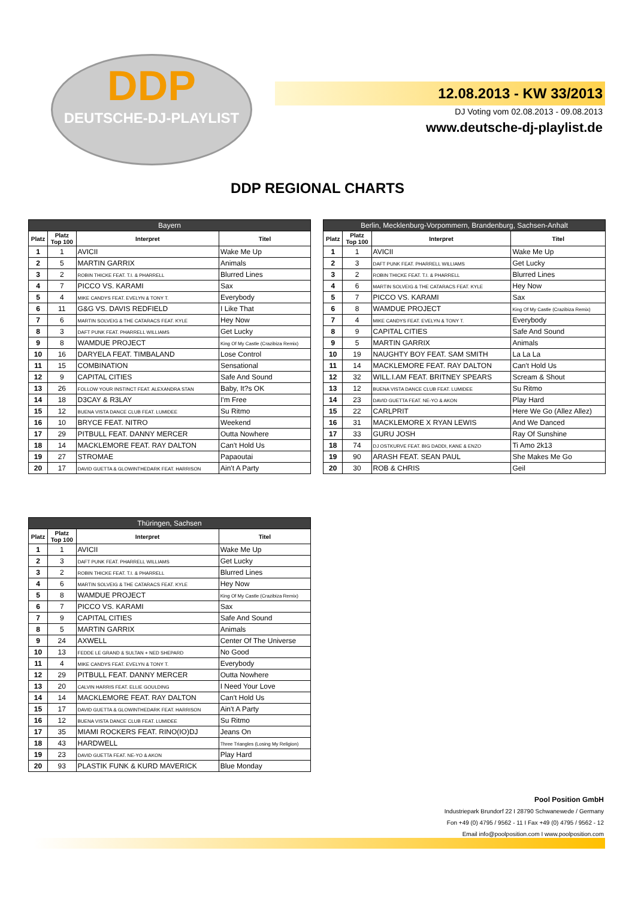DDP
DEUTSCHE-DJ-PLAYLIST
12.08.2013 - KW 33/2013
DJ Voting vom 02.08.2013 - 09.08.2013
www.deutsche-dj-playlist.de
DDP REGIONAL CHARTS
| Bayern | | | |
| --- | --- | --- | --- |
| Platz | Platz Top 100 | Interpret | Titel |
| 1 | 1 | AVICII | Wake Me Up |
| 2 | 5 | MARTIN GARRIX | Animals |
| 3 | 2 | ROBIN THICKE FEAT. T.I. & PHARRELL | Blurred Lines |
| 4 | 7 | PICCO VS. KARAMI | Sax |
| 5 | 4 | MIKE CANDYS FEAT. EVELYN & TONY T. | Everybody |
| 6 | 11 | G&G VS. DAVIS REDFIELD | I Like That |
| 7 | 6 | MARTIN SOLVEIG & THE CATARACS FEAT. KYLE | Hey Now |
| 8 | 3 | DAFT PUNK FEAT. PHARRELL WILLIAMS | Get Lucky |
| 9 | 8 | WAMDUE PROJECT | King Of My Castle (Crazibiza Remix) |
| 10 | 16 | DARYELA FEAT. TIMBALAND | Lose Control |
| 11 | 15 | COMBINATION | Sensational |
| 12 | 9 | CAPITAL CITIES | Safe And Sound |
| 13 | 26 | FOLLOW YOUR INSTINCT FEAT. ALEXANDRA STAN | Baby, It?s OK |
| 14 | 18 | D3CAY & R3LAY | I'm Free |
| 15 | 12 | BUENA VISTA DANCE CLUB FEAT. LUMIDEE | Su Ritmo |
| 16 | 10 | BRYCE FEAT. NITRO | Weekend |
| 17 | 29 | PITBULL FEAT. DANNY MERCER | Outta Nowhere |
| 18 | 14 | MACKLEMORE FEAT. RAY DALTON | Can't Hold Us |
| 19 | 27 | STROMAE | Papaoutai |
| 20 | 17 | DAVID GUETTA & GLOWINTHEDARK FEAT. HARRISON | Ain't A Party |
| Berlin, Mecklenburg-Vorpommern, Brandenburg, Sachsen-Anhalt | | | |
| --- | --- | --- | --- |
| Platz | Platz Top 100 | Interpret | Titel |
| 1 | 1 | AVICII | Wake Me Up |
| 2 | 3 | DAFT PUNK FEAT. PHARRELL WILLIAMS | Get Lucky |
| 3 | 2 | ROBIN THICKE FEAT. T.I. & PHARRELL | Blurred Lines |
| 4 | 6 | MARTIN SOLVEIG & THE CATARACS FEAT. KYLE | Hey Now |
| 5 | 7 | PICCO VS. KARAMI | Sax |
| 6 | 8 | WAMDUE PROJECT | King Of My Castle (Crazibiza Remix) |
| 7 | 4 | MIKE CANDYS FEAT. EVELYN & TONY T. | Everybody |
| 8 | 9 | CAPITAL CITIES | Safe And Sound |
| 9 | 5 | MARTIN GARRIX | Animals |
| 10 | 19 | NAUGHTY BOY FEAT. SAM SMITH | La La La |
| 11 | 14 | MACKLEMORE FEAT. RAY DALTON | Can't Hold Us |
| 12 | 32 | WILL.I.AM FEAT. BRITNEY SPEARS | Scream & Shout |
| 13 | 12 | BUENA VISTA DANCE CLUB FEAT. LUMIDEE | Su Ritmo |
| 14 | 23 | DAVID GUETTA FEAT. NE-YO & AKON | Play Hard |
| 15 | 22 | CARLPRIT | Here We Go (Allez Allez) |
| 16 | 31 | MACKLEMORE X RYAN LEWIS | And We Danced |
| 17 | 33 | GURU JOSH | Ray Of Sunshine |
| 18 | 74 | DJ OSTKURVE FEAT. BIG DADDI, KANE & ENZO | Ti Amo 2k13 |
| 19 | 90 | ARASH FEAT. SEAN PAUL | She Makes Me Go |
| 20 | 30 | ROB & CHRIS | Geil |
| Thüringen, Sachsen | | | |
| --- | --- | --- | --- |
| Platz | Platz Top 100 | Interpret | Titel |
| 1 | 1 | AVICII | Wake Me Up |
| 2 | 3 | DAFT PUNK FEAT. PHARRELL WILLIAMS | Get Lucky |
| 3 | 2 | ROBIN THICKE FEAT. T.I. & PHARRELL | Blurred Lines |
| 4 | 6 | MARTIN SOLVEIG & THE CATARACS FEAT. KYLE | Hey Now |
| 5 | 8 | WAMDUE PROJECT | King Of My Castle (Crazibiza Remix) |
| 6 | 7 | PICCO VS. KARAMI | Sax |
| 7 | 9 | CAPITAL CITIES | Safe And Sound |
| 8 | 5 | MARTIN GARRIX | Animals |
| 9 | 24 | AXWELL | Center Of The Universe |
| 10 | 13 | FEDDE LE GRAND & SULTAN + NED SHEPARD | No Good |
| 11 | 4 | MIKE CANDYS FEAT. EVELYN & TONY T. | Everybody |
| 12 | 29 | PITBULL FEAT. DANNY MERCER | Outta Nowhere |
| 13 | 20 | CALVIN HARRIS FEAT. ELLIE GOULDING | I Need Your Love |
| 14 | 14 | MACKLEMORE FEAT. RAY DALTON | Can't Hold Us |
| 15 | 17 | DAVID GUETTA & GLOWINTHEDARK FEAT. HARRISON | Ain't A Party |
| 16 | 12 | BUENA VISTA DANCE CLUB FEAT. LUMIDEE | Su Ritmo |
| 17 | 35 | MIAMI ROCKERS FEAT. RINO(IO)DJ | Jeans On |
| 18 | 43 | HARDWELL | Three Triangles (Losing My Religion) |
| 19 | 23 | DAVID GUETTA FEAT. NE-YO & AKON | Play Hard |
| 20 | 93 | PLASTIK FUNK & KURD MAVERICK | Blue Monday |
Pool Position GmbH
Industriepark Brundorf 22 I 28790 Schwanewede / Germany
Fon +49 (0) 4795 / 9562 - 11 I Fax +49 (0) 4795 / 9562 - 12
Email info@poolposition.com I www.poolposition.com